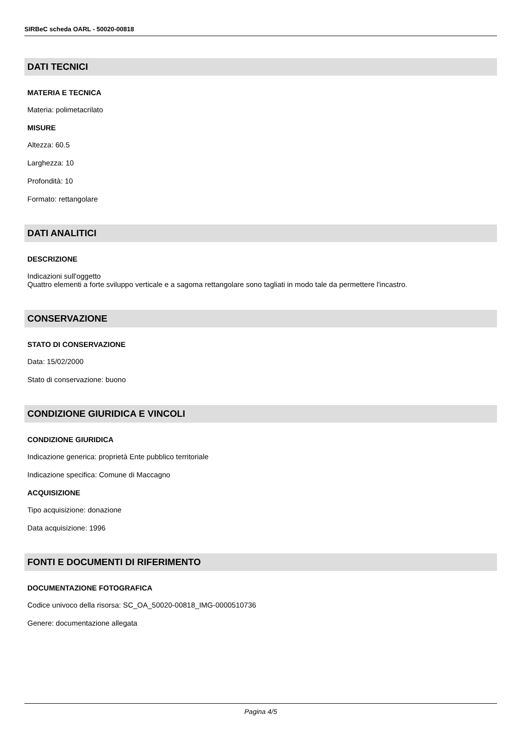SIRBeC scheda OARL - 50020-00818
DATI TECNICI
MATERIA E TECNICA
Materia: polimetacrilato
MISURE
Altezza: 60.5
Larghezza: 10
Profondità: 10
Formato: rettangolare
DATI ANALITICI
DESCRIZIONE
Indicazioni sull'oggetto
Quattro elementi a forte sviluppo verticale e a sagoma rettangolare sono tagliati in modo tale da permettere l'incastro.
CONSERVAZIONE
STATO DI CONSERVAZIONE
Data: 15/02/2000
Stato di conservazione: buono
CONDIZIONE GIURIDICA E VINCOLI
CONDIZIONE GIURIDICA
Indicazione generica: proprietà Ente pubblico territoriale
Indicazione specifica: Comune di Maccagno
ACQUISIZIONE
Tipo acquisizione: donazione
Data acquisizione: 1996
FONTI E DOCUMENTI DI RIFERIMENTO
DOCUMENTAZIONE FOTOGRAFICA
Codice univoco della risorsa: SC_OA_50020-00818_IMG-0000510736
Genere: documentazione allegata
Pagina 4/5